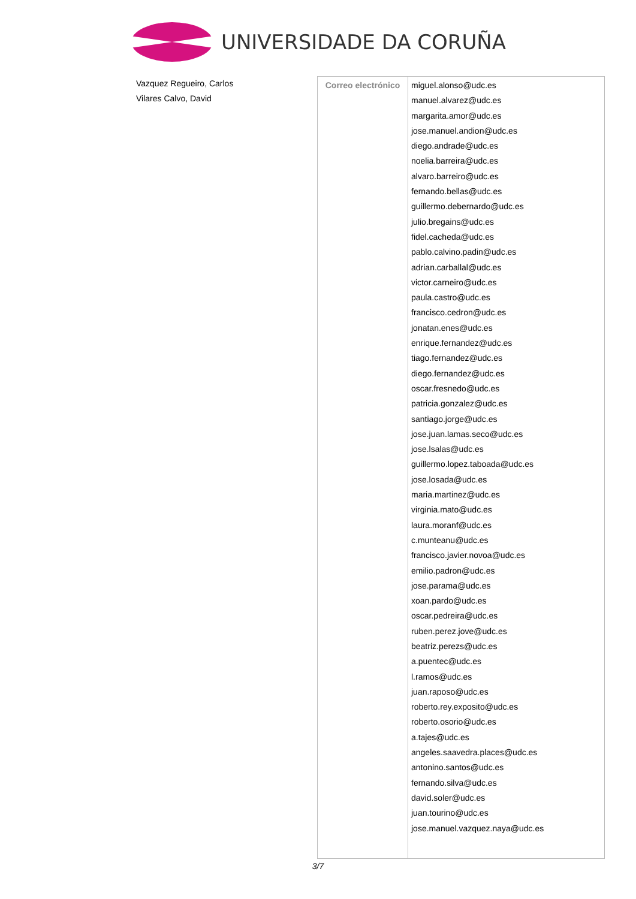UNIVERSIDADE DA CORUÑA
Vazquez Regueiro, Carlos
Vilares Calvo, David
| Correo electrónico | miguel.alonso@udc.es manuel.alvarez@udc.es margarita.amor@udc.es jose.manuel.andion@udc.es diego.andrade@udc.es noelia.barreira@udc.es alvaro.barreiro@udc.es fernando.bellas@udc.es guillermo.debernardo@udc.es julio.bregains@udc.es fidel.cacheda@udc.es pablo.calvino.padin@udc.es adrian.carballal@udc.es victor.carneiro@udc.es paula.castro@udc.es francisco.cedron@udc.es jonatan.enes@udc.es enrique.fernandez@udc.es tiago.fernandez@udc.es diego.fernandez@udc.es oscar.fresnedo@udc.es patricia.gonzalez@udc.es santiago.jorge@udc.es jose.juan.lamas.seco@udc.es jose.lsalas@udc.es guillermo.lopez.taboada@udc.es jose.losada@udc.es maria.martinez@udc.es virginia.mato@udc.es laura.moranf@udc.es c.munteanu@udc.es francisco.javier.novoa@udc.es emilio.padron@udc.es jose.parama@udc.es xoan.pardo@udc.es oscar.pedreira@udc.es ruben.perez.jove@udc.es beatriz.perezs@udc.es a.puentec@udc.es l.ramos@udc.es juan.raposo@udc.es roberto.rey.exposito@udc.es roberto.osorio@udc.es a.tajes@udc.es angeles.saavedra.places@udc.es antonino.santos@udc.es fernando.silva@udc.es david.soler@udc.es juan.tourino@udc.es jose.manuel.vazquez.naya@udc.es |
3/7